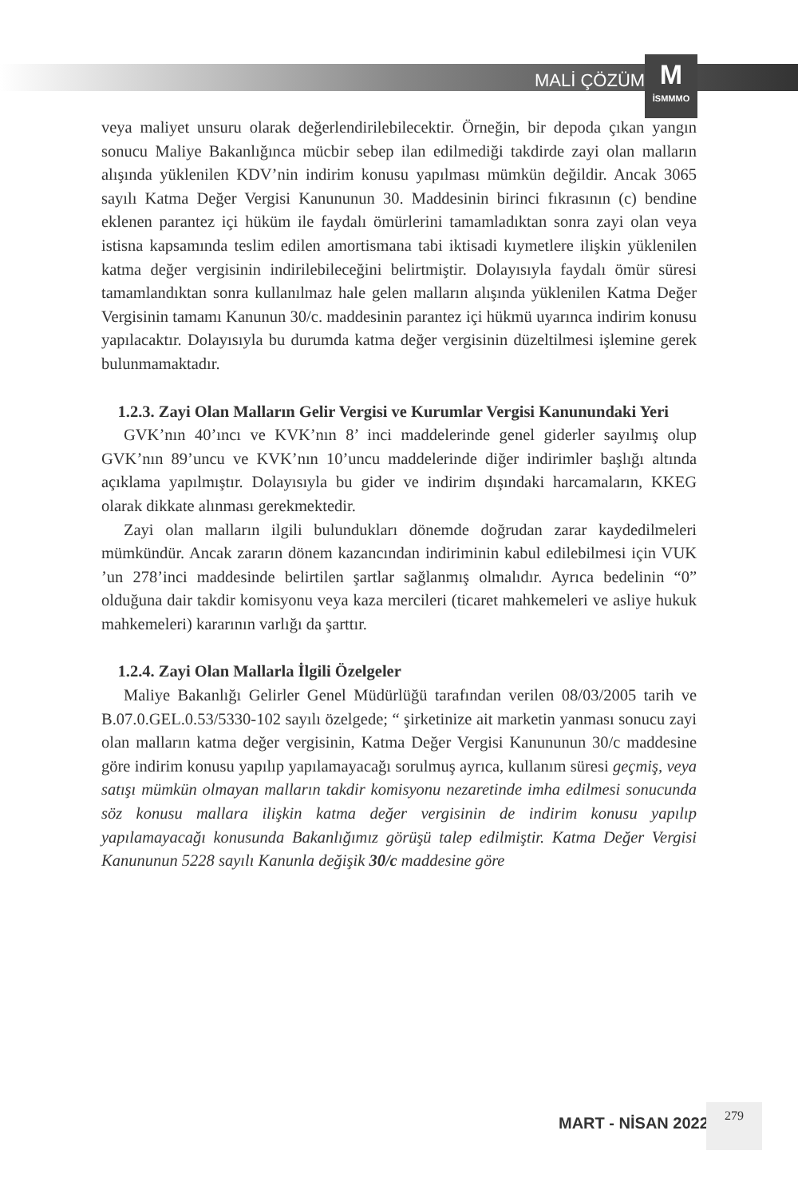MALİ ÇÖZÜM
M
İSMMMO
veya maliyet unsuru olarak değerlendirilebilecektir. Örneğin, bir depoda çıkan yangın sonucu Maliye Bakanlığınca mücbir sebep ilan edilmediği takdirde zayi olan malların alışında yüklenilen KDV’nin indirim konusu yapılması mümkün değildir. Ancak 3065 sayılı Katma Değer Vergisi Kanununun 30. Maddesinin birinci fıkrasının (c) bendine eklenen parantez içi hüküm ile faydalı ömürlerini tamamladıktan sonra zayi olan veya istisna kapsamında teslim edilen amortismana tabi iktisadi kıymetlere ilişkin yüklenilen katma değer vergisinin indirilebileceğini belirtmiştir. Dolayısıyla faydalı ömür süresi tamamlandıktan sonra kullanılmaz hale gelen malların alışında yüklenilen Katma Değer Vergisinin tamamı Kanunun 30/c. maddesinin parantez içi hükmü uyarınca indirim konusu yapılacaktır. Dolayısıyla bu durumda katma değer vergisinin düzeltilmesi işlemine gerek bulunmamaktadır.
1.2.3. Zayi Olan Malların Gelir Vergisi ve Kurumlar Vergisi Kanunundaki Yeri
GVK’nın 40’ıncı ve KVK’nın 8’ inci maddelerinde genel giderler sayılmış olup GVK’nın 89’uncu ve KVK’nın 10’uncu maddelerinde diğer indirimler başlığı altında açıklama yapılmıştır. Dolayısıyla bu gider ve indirim dışındaki harcamaların, KKEG olarak dikkate alınması gerekmektedir.
Zayi olan malların ilgili bulundukları dönemde doğrudan zarar kaydedilmeleri mümkündür. Ancak zararın dönem kazancından indiriminin kabul edilebilmesi için VUK ’un 278’inci maddesinde belirtilen şartlar sağlanmış olmalıdır. Ayrıca bedelinin “0” olduğuna dair takdir komisyonu veya kaza mercileri (ticaret mahkemeleri ve asliye hukuk mahkemeleri) kararının varlığı da şarttır.
1.2.4. Zayi Olan Mallarla İlgili Özelgeler
Maliye Bakanlığı Gelirler Genel Müdürlüğü tarafından verilen 08/03/2005 tarih ve B.07.0.GEL.0.53/5330-102 sayılı özelgede; “ şirketinize ait marketin yanması sonucu zayi olan malların katma değer vergisinin, Katma Değer Vergisi Kanununun 30/c maddesine göre indirim konusu yapılıp yapılamayacağı sorulmuş ayrıca, kullanım süresi geçmiş, veya satışı mümkün olmayan malların takdir komisyonu nezaretinde imha edilmesi sonucunda söz konusu mallara ilişkin katma değer vergisinin de indirim konusu yapılıp yapılamayacağı konusunda Bakanlığımız görüşü talep edilmiştir. Katma Değer Vergisi Kanununun 5228 sayılı Kanunla değişik 30/c maddesine göre
MART - NİSAN 2022
279